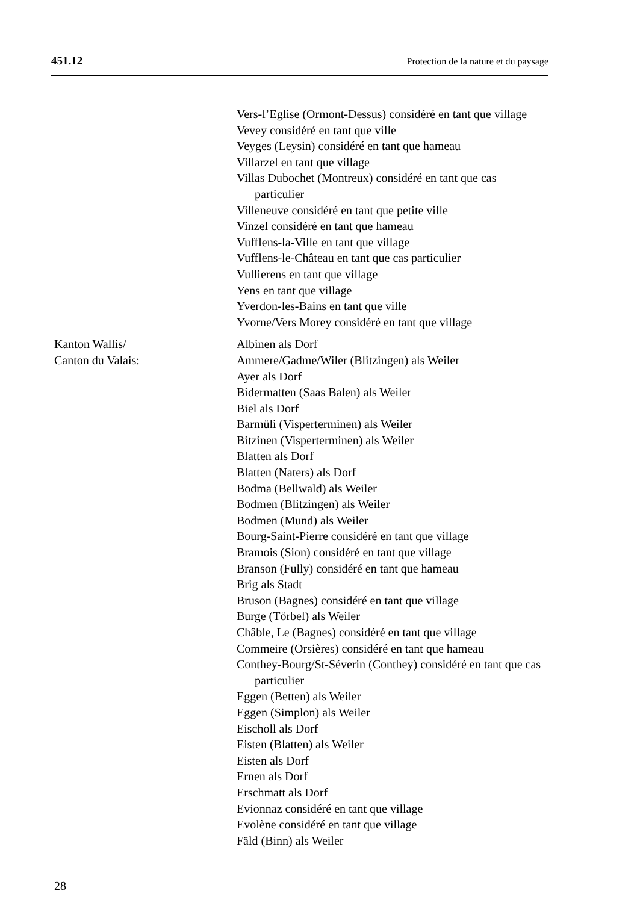451.12 Protection de la nature et du paysage
Vers-l’Eglise (Ormont-Dessus) considéré en tant que village
Vevey considéré en tant que ville
Veyges (Leysin) considéré en tant que hameau
Villarzel en tant que village
Villas Dubochet (Montreux) considéré en tant que cas particulier
Villeneuve considéré en tant que petite ville
Vinzel considéré en tant que hameau
Vufflens-la-Ville en tant que village
Vufflens-le-Château en tant que cas particulier
Vullierens en tant que village
Yens en tant que village
Yverdon-les-Bains en tant que ville
Yvorne/Vers Morey considéré en tant que village
Kanton Wallis/
Canton du Valais:
Albinen als Dorf
Ammere/Gadme/Wiler (Blitzingen) als Weiler
Ayer als Dorf
Bidermatten (Saas Balen) als Weiler
Biel als Dorf
Barmüli (Visperterminen) als Weiler
Bitzinen (Visperterminen) als Weiler
Blatten als Dorf
Blatten (Naters) als Dorf
Bodma (Bellwald) als Weiler
Bodmen (Blitzingen) als Weiler
Bodmen (Mund) als Weiler
Bourg-Saint-Pierre considéré en tant que village
Bramois (Sion) considéré en tant que village
Branson (Fully) considéré en tant que hameau
Brig als Stadt
Bruson (Bagnes) considéré en tant que village
Burge (Törbel) als Weiler
Châble, Le (Bagnes) considéré en tant que village
Commeire (Orsières) considéré en tant que hameau
Conthey-Bourg/St-Séverin (Conthey) considéré en tant que cas particulier
Eggen (Betten) als Weiler
Eggen (Simplon) als Weiler
Eischoll als Dorf
Eisten (Blatten) als Weiler
Eisten als Dorf
Ernen als Dorf
Erschmatt als Dorf
Evionnaz considéré en tant que village
Evolène considéré en tant que village
Fäld (Binn) als Weiler
28